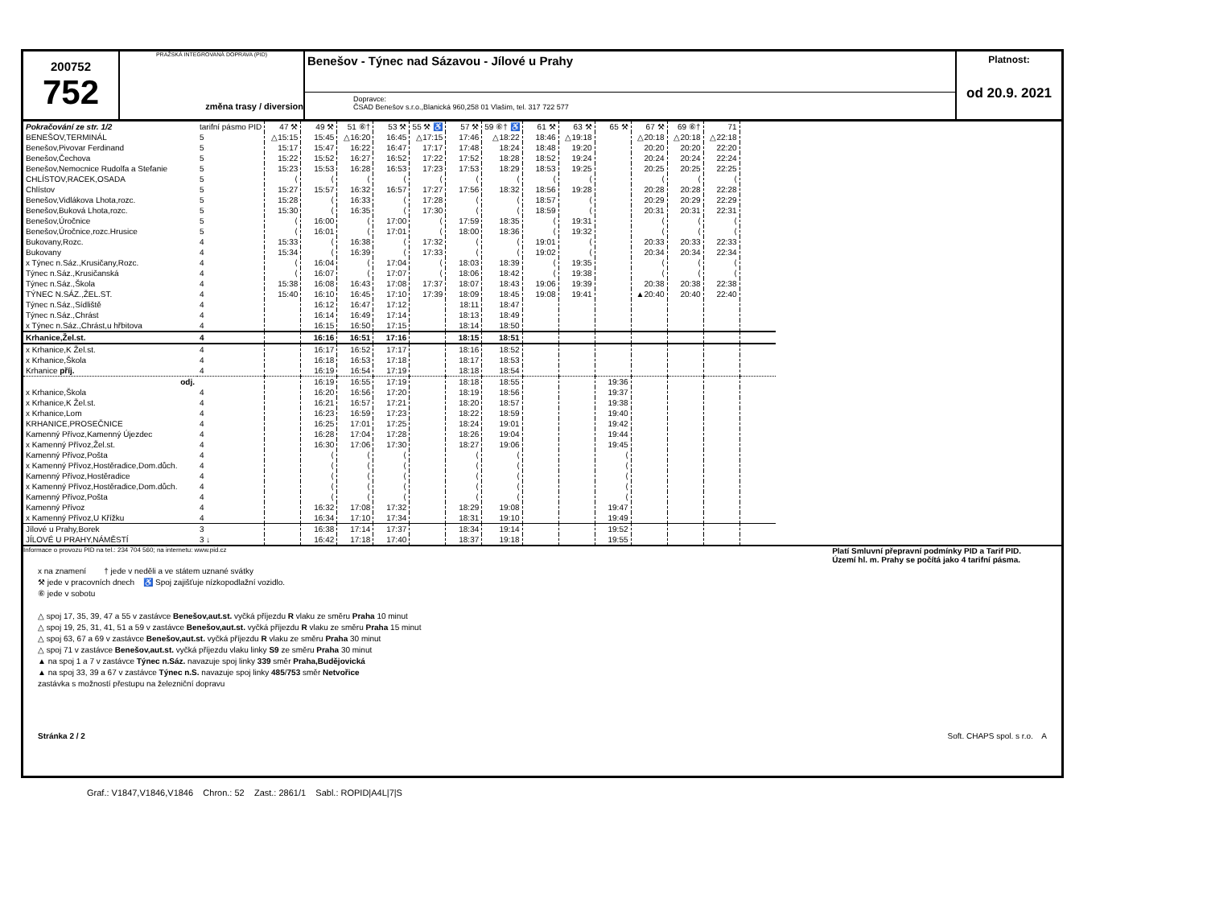200752
752
PRAŽSKÁ INTEGROVANÁ DOPRAVA (PID)
změna trasy / diversion
Benešov - Týnec nad Sázavou - Jílové u Prahy
Dopravce:
ČSAD Benešov s.r.o.,Blanická 960,258 01 Vlašim, tel. 317 722 577
Platnost:
od 20.9. 2021
| Pokračování ze str. 1/2 | tarifní pásmo PID | 47 ⚒ | 49 ⚒ | 51 ⑥† | 53 ⚒ | 55 ⚒ ♿ | 57 ⚒ | 59 ⑥† ♿ | 61 ⚒ | 63 ⚒ | 65 ⚒ | 67 ⚒ | 69 ⑥† | 71 | |
| BENEŠOV,TERMINÁL | 5 | △15:15 | 15:45 | △16:20 | 16:45 | △17:15 | 17:46 | △18:22 | 18:46 | △19:18 | | △20:18 | △20:18 | △22:18 | |
| Benešov,Pivovar Ferdinand | 5 | 15:17 | 15:47 | 16:22 | 16:47 | 17:17 | 17:48 | 18:24 | 18:48 | 19:20 | | 20:20 | 20:20 | 22:20 | |
| Benešov,Čechova | 5 | 15:22 | 15:52 | 16:27 | 16:52 | 17:22 | 17:52 | 18:28 | 18:52 | 19:24 | | 20:24 | 20:24 | 22:24 | |
| Benešov,Nemocnice Rudolfa a Stefanie | 5 | 15:23 | 15:53 | 16:28 | 16:53 | 17:23 | 17:53 | 18:29 | 18:53 | 19:25 | | 20:25 | 20:25 | 22:25 | |
| CHLÍSTOV,RACEK,OSADA | 5 | ⟨ | ⟨ | ⟨ | ⟨ | ⟨ | ⟨ | ⟨ | ⟨ | ⟨ | | ⟨ | ⟨ | ⟨ | |
| Chlístov | 5 | 15:27 | 15:57 | 16:32 | 16:57 | 17:27 | 17:56 | 18:32 | 18:56 | 19:28 | | 20:28 | 20:28 | 22:28 | |
| Benešov,Vidlákova Lhota,rozc. | 5 | 15:28 | ⟨ | 16:33 | ⟨ | 17:28 | ⟨ | ⟨ | 18:57 | ⟨ | | 20:29 | 20:29 | 22:29 | |
| Benešov,Buková Lhota,rozc. | 5 | 15:30 | ⟨ | 16:35 | ⟨ | 17:30 | ⟨ | ⟨ | 18:59 | ⟨ | | 20:31 | 20:31 | 22:31 | |
| Benešov,Úročnice | 5 | ⟨ | 16:00 | ⟨ | 17:00 | ⟨ | 17:59 | 18:35 | ⟨ | 19:31 | | ⟨ | ⟨ | ⟨ | |
| Benešov,Úročnice,rozc.Hrusice | 5 | ⟨ | 16:01 | ⟨ | 17:01 | ⟨ | 18:00 | 18:36 | ⟨ | 19:32 | | ⟨ | ⟨ | ⟨ | |
| Bukovany,Rozc. | 4 | 15:33 | ⟨ | 16:38 | ⟨ | 17:32 | ⟨ | ⟨ | 19:01 | ⟨ | | 20:33 | 20:33 | 22:33 | |
| Bukovany | 4 | 15:34 | ⟨ | 16:39 | ⟨ | 17:33 | ⟨ | ⟨ | 19:02 | ⟨ | | 20:34 | 20:34 | 22:34 | |
| x Týnec n.Sáz.,Krusičany,Rozc. | 4 | ⟨ | 16:04 | ⟨ | 17:04 | ⟨ | 18:03 | 18:39 | ⟨ | 19:35 | | ⟨ | ⟨ | ⟨ | |
| Týnec n.Sáz.,Krusičanská | 4 | ⟨ | 16:07 | ⟨ | 17:07 | ⟨ | 18:06 | 18:42 | ⟨ | 19:38 | | ⟨ | ⟨ | ⟨ | |
| Týnec n.Sáz.,Škola | 4 | 15:38 | 16:08 | 16:43 | 17:08 | 17:37 | 18:07 | 18:43 | 19:06 | 19:39 | | 20:38 | 20:38 | 22:38 | |
| TÝNEC N.SÁZ.,ŽEL.ST. | 4 | 15:40 | 16:10 | 16:45 | 17:10 | 17:39 | 18:09 | 18:45 | 19:08 | 19:41 | | ▲20:40 | 20:40 | 22:40 | |
| Týnec n.Sáz.,Sídliště | 4 | | 16:12 | 16:47 | 17:12 | | 18:11 | 18:47 | | | | | | | |
| Týnec n.Sáz.,Chrást | 4 | | 16:14 | 16:49 | 17:14 | | 18:13 | 18:49 | | | | | | | |
| x Týnec n.Sáz.,Chrást,u hřbitova | 4 | | 16:15 | 16:50 | 17:15 | | 18:14 | 18:50 | | | | | | | |
| Krhanice,Žel.st. | 4 | | 16:16 | 16:51 | 17:16 | | 18:15 | 18:51 | | | | | | | |
| x Krhanice,K Žel.st. | 4 | | 16:17 | 16:52 | 17:17 | | 18:16 | 18:52 | | | | | | | |
| x Krhanice,Škola | 4 | | 16:18 | 16:53 | 17:18 | | 18:17 | 18:53 | | | | | | | |
| Krhanice příj. | 4 | | 16:19 | 16:54 | 17:19 | | 18:18 | 18:54 | | | | | | | |
| odj. | | | 16:19 | 16:55 | 17:19 | | 18:18 | 18:55 | | | 19:36 | | | | |
| x Krhanice,Škola | 4 | | 16:20 | 16:56 | 17:20 | | 18:19 | 18:56 | | | 19:37 | | | | |
| x Krhanice,K Žel.st. | 4 | | 16:21 | 16:57 | 17:21 | | 18:20 | 18:57 | | | 19:38 | | | | |
| x Krhanice,Lom | 4 | | 16:23 | 16:59 | 17:23 | | 18:22 | 18:59 | | | 19:40 | | | | |
| KRHANICE,PROSEČNICE | 4 | | 16:25 | 17:01 | 17:25 | | 18:24 | 19:01 | | | 19:42 | | | | |
| Kamenný Přívoz,Kamenný Újezdec | 4 | | 16:28 | 17:04 | 17:28 | | 18:26 | 19:04 | | | 19:44 | | | | |
| x Kamenný Přívoz,Žel.st. | 4 | | 16:30 | 17:06 | 17:30 | | 18:27 | 19:06 | | | 19:45 | | | | |
| Kamenný Přívoz,Pošta | 4 | | ⟨ | ⟨ | ⟨ | | ⟨ | ⟨ | | | ⟨ | | | | |
| x Kamenný Přívoz,Hostěradice,Dom.důch. | 4 | | ⟨ | ⟨ | ⟨ | | ⟨ | ⟨ | | | ⟨ | | | | |
| Kamenný Přívoz,Hostěradice | 4 | | ⟨ | ⟨ | ⟨ | | ⟨ | ⟨ | | | ⟨ | | | | |
| x Kamenný Přívoz,Hostěradice,Dom.důch. | 4 | | ⟨ | ⟨ | ⟨ | | ⟨ | ⟨ | | | ⟨ | | | | |
| Kamenný Přívoz,Pošta | 4 | | ⟨ | ⟨ | ⟨ | | ⟨ | ⟨ | | | ⟨ | | | | |
| Kamenný Přívoz | 4 | | 16:32 | 17:08 | 17:32 | | 18:29 | 19:08 | | | 19:47 | | | | |
| x Kamenný Přívoz,U Křížku | 4 | | 16:34 | 17:10 | 17:34 | | 18:31 | 19:10 | | | 19:49 | | | | |
| Jílové u Prahy,Borek | 3 | | 16:38 | 17:14 | 17:37 | | 18:34 | 19:14 | | | 19:52 | | | | |
| JÍLOVÉ U PRAHY,NÁMĚSTÍ | 3 ↓ | | 16:42 | 17:18 | 17:40 | | 18:37 | 19:18 | | | 19:55 | | | | |
Informace o provozu PID na tel.: 234 704 560; na internetu: www.pid.cz Platí Smluvní přepravní podmínky PID a Tarif PID.
Území hl. m. Prahy se počítá jako 4 tarifní pásma.
x na znamení † jede v neděli a ve státem uznané svátky
⚒ jede v pracovních dnech ♿ Spoj zajišťuje nízkopodlažní vozidlo.
⑥ jede v sobotu
△ spoj 17, 35, 39, 47 a 55 v zastávce Benešov,aut.st. vyčká příjezdu R vlaku ze směru Praha 10 minut
△ spoj 19, 25, 31, 41, 51 a 59 v zastávce Benešov,aut.st. vyčká příjezdu R vlaku ze směru Praha 15 minut
△ spoj 63, 67 a 69 v zastávce Benešov,aut.st. vyčká příjezdu R vlaku ze směru Praha 30 minut
△ spoj 71 v zastávce Benešov,aut.st. vyčká příjezdu vlaku linky S9 ze směru Praha 30 minut
▲ na spoj 1 a 7 v zastávce Týnec n.Sáz. navazuje spoj linky 339 směr Praha,Budějovická
▲ na spoj 33, 39 a 67 v zastávce Týnec n.S. navazuje spoj linky 485/753 směr Netvořice
zastávka s možností přestupu na železniční dopravu
Stránka 2 / 2 Soft. CHAPS spol. s r.o. A
Graf.: V1847,V1846,V1846 Chron.: 52 Zast.: 2861/1 Sabl.: ROPID|A4L|7|S